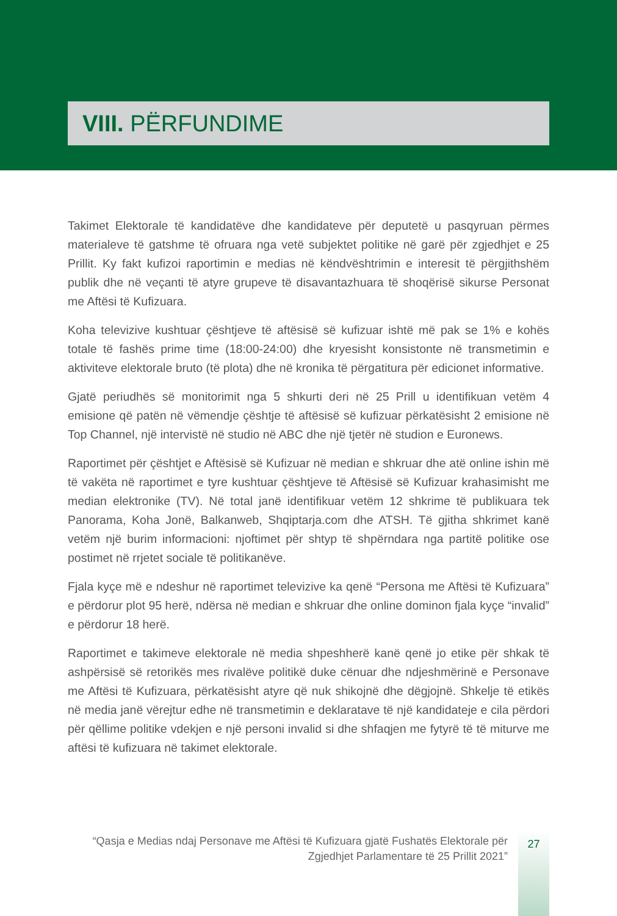VIII. PËRFUNDIME
Takimet Elektorale të kandidatëve dhe kandidateve për deputetë u pasqyruan përmes materialeve të gatshme të ofruara nga vetë subjektet politike në garë për zgjedhjet e 25 Prillit. Ky fakt kufizoi raportimin e medias në këndvështrimin e interesit të përgjithshëm publik dhe në veçanti të atyre grupeve të disavantazhuara të shoqërisë sikurse Personat me Aftësi të Kufizuara.
Koha televizive kushtuar çështjeve të aftësisë së kufizuar ishtë më pak se 1% e kohës totale të fashës prime time (18:00-24:00) dhe kryesisht konsistonte në transmetimin e aktiviteve elektorale bruto (të plota) dhe në kronika të përgatitura për edicionet informative.
Gjatë periudhës së monitorimit nga 5 shkurti deri në 25 Prill u identifikuan vetëm 4 emisione që patën në vëmendje çështje të aftësisë së kufizuar përkatësisht 2 emisione në Top Channel, një intervistë në studio në ABC dhe një tjetër në studion e Euronews.
Raportimet për çështjet e Aftësisë së Kufizuar në median e shkruar dhe atë online ishin më të vakëta në raportimet e tyre kushtuar çështjeve të Aftësisë së Kufizuar krahasimisht me median elektronike (TV). Në total janë identifikuar vetëm 12 shkrime të publikuara tek Panorama, Koha Jonë, Balkanweb, Shqiptarja.com dhe ATSH. Të gjitha shkrimet kanë vetëm një burim informacioni: njoftimet për shtyp të shpërndara nga partitë politike ose postimet në rrjetet sociale të politikanëve.
Fjala kyçe më e ndeshur në raportimet televizive ka qenë “Persona me Aftësi të Kufizuara” e përdorur plot 95 herë, ndërsa në median e shkruar dhe online dominon fjala kyçe “invalid” e përdorur 18 herë.
Raportimet e takimeve elektorale në media shpeshherë kanë qenë jo etike për shkak të ashpërsisë së retorikës mes rivalëve politikë duke cënuar dhe ndjeshmërinë e Personave me Aftësi të Kufizuara, përkatësisht atyre që nuk shikojnë dhe dëgjojnë. Shkelje të etikës në media janë vërejtur edhe në transmetimin e deklaratave të një kandidateje e cila përdori për qëllime politike vdekjen e një personi invalid si dhe shfaqjen me fytyrë të të miturve me aftësi të kufizuara në takimet elektorale.
“Qasja e Medias ndaj Personave me Aftësi të Kufizuara gjatë Fushatës Elektorale për Zgjedhjet Parlamentare të 25 Prillit 2021”
27